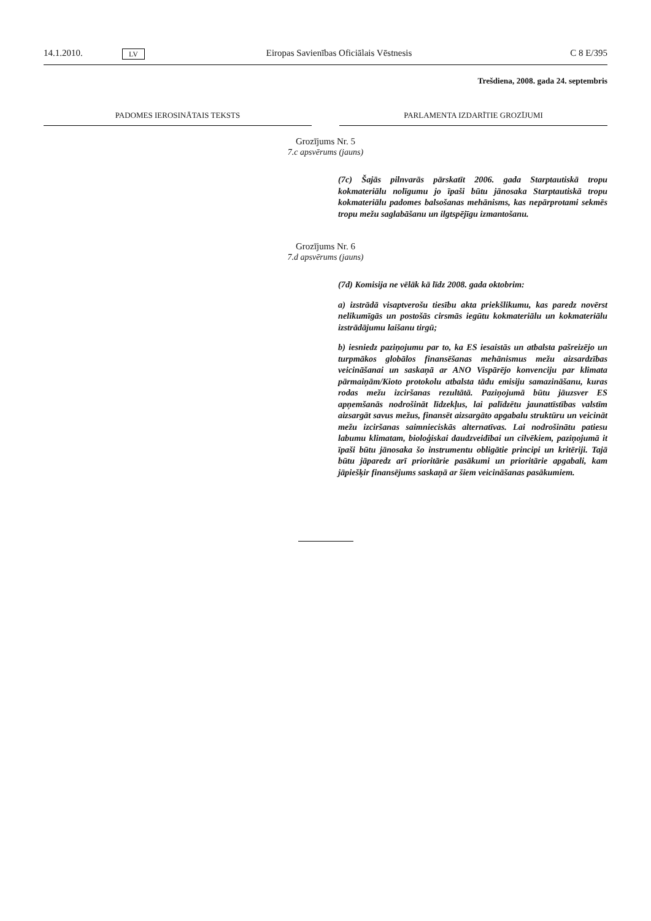14.1.2010. LV Eiropas Savienības Oficiālais Vēstnesis C 8 E/395
Trešdiena, 2008. gada 24. septembris
PADOMES IEROSINĀTAIS TEKSTS PARLAMENTA IZDARĪTIE GROZĪJUMI
Grozījums Nr. 5
7.c apsvērums (jauns)
(7c) Šajās pilnvarās pārskatīt 2006. gada Starptautiskā tropu kokmateriālu nolīgumu jo īpaši būtu jānosaka Starptautiskā tropu kokmateriālu padomes balsošanas mehānisms, kas nepārprotami sekmēs tropu mežu saglabāšanu un ilgtspējīgu izmantošanu.
Grozījums Nr. 6
7.d apsvērums (jauns)
(7d) Komisija ne vēlāk kā līdz 2008. gada oktobrim:
a) izstrādā visaptverošu tiesību akta priekšlikumu, kas paredz novērst nelikumīgās un postošās cirsmās iegūtu kokmateriālu un kokmateriālu izstrādājumu laišanu tirgū;
b) iesniedz paziņojumu par to, ka ES iesaistās un atbalsta pašreizējo un turpmākos globālos finansēšanas mehānismus mežu aizsardzības veicināšanai un saskaņā ar ANO Vispārējo konvenciju par klimata pārmaiņām/Kioto protokolu atbalsta tādu emisiju samazināšanu, kuras rodas mežu izciršanas rezultātā. Paziņojumā būtu jāuzsver ES apņemšanās nodrošināt līdzekļus, lai palīdzētu jaunattīstības valstīm aizsargāt savus mežus, finansēt aizsargāto apgabalu struktūru un veicināt mežu izciršanas saimnieciskās alternatīvas. Lai nodrošinātu patiesu labumu klimatam, bioloģiskai daudzveidībai un cilvēkiem, paziņojumā it īpaši būtu jānosaka šo instrumentu obligātie principi un kritēriji. Tajā būtu jāparedz arī prioritārie pasākumi un prioritārie apgabali, kam jāpiešķir finansējums saskaņā ar šiem veicināšanas pasākumiem.